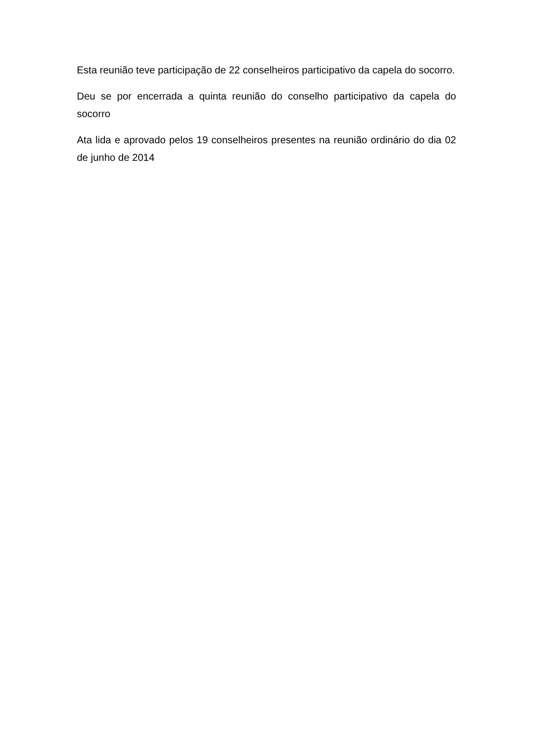Esta reunião teve participação de 22 conselheiros participativo da capela do socorro.
Deu se por encerrada a quinta reunião do conselho participativo da capela do socorro
Ata lida e aprovado pelos 19 conselheiros presentes na reunião ordinário do dia 02 de junho de 2014